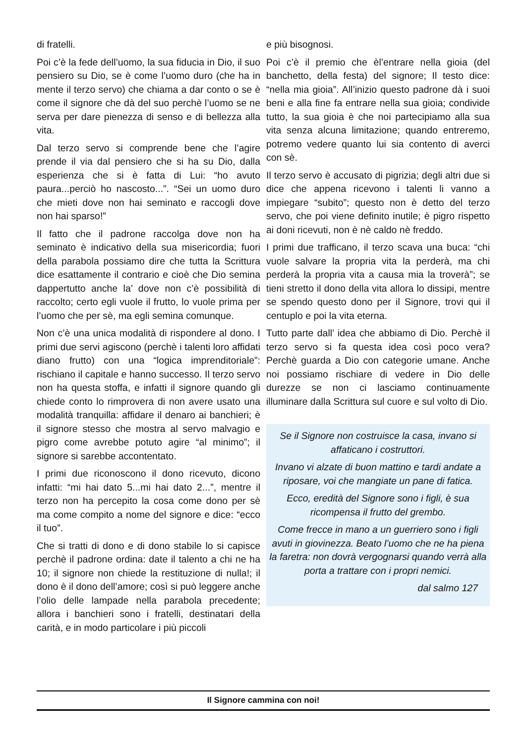di fratelli.
Poi c’è la fede dell’uomo, la sua fiducia in Dio, il suo pensiero su Dio, se è come l’uomo duro (che ha in mente il terzo servo) che chiama a dar conto o se è come il signore che dà del suo perchè l’uomo se ne serva per dare pienezza di senso e di bellezza alla vita.
Dal terzo servo si comprende bene che l’agire prende il via dal pensiero che si ha su Dio, dalla esperienza che si è fatta di Lui: “ho avuto paura...perciò ho nascosto...”. “Sei un uomo duro che mieti dove non hai seminato e raccogli dove non hai sparso!”
Il fatto che il padrone raccolga dove non ha seminato è indicativo della sua misericordia; fuori della parabola possiamo dire che tutta la Scrittura dice esattamente il contrario e cioè che Dio semina dappertutto anche la’ dove non c’è possibilità di raccolto; certo egli vuole il frutto, lo vuole prima per l’uomo che per sè, ma egli semina comunque.
Non c’è una unica modalità di rispondere al dono. I primi due servi agiscono (perchè i talenti loro affidati diano frutto) con una “logica imprenditoriale”: rischiano il capitale e hanno successo. Il terzo servo non ha questa stoffa, e infatti il signore quando gli chiede conto lo rimprovera di non avere usato una modalità tranquilla: affidare il denaro ai banchieri; è il signore stesso che mostra al servo malvagio e pigro come avrebbe potuto agire “al minimo”; il signore si sarebbe accontentato.
I primi due riconoscono il dono ricevuto, dicono infatti: “mi hai dato 5...mi hai dato 2...”, mentre il terzo non ha percepito la cosa come dono per sè ma come compito a nome del signore e dice: “ecco il tuo”.
Che si tratti di dono e di dono stabile lo si capisce perchè il padrone ordina: date il talento a chi ne ha 10; il signore non chiede la restituzione di nulla!; il dono è il dono dell’amore; così si può leggere anche l’olio delle lampade nella parabola precedente; allora i banchieri sono i fratelli, destinatari della carità, e in modo particolare i più piccoli
e più bisognosi.
Poi c’è il premio che èl’entrare nella gioia (del banchetto, della festa) del signore; Il testo dice: “nella mia gioia”. All’inizio questo padrone dà i suoi beni e alla fine fa entrare nella sua gioia; condivide tutto, la sua gioia è che noi partecipiamo alla sua vita senza alcuna limitazione; quando entreremo, potremo vedere quanto lui sia contento di averci con sè.
Il terzo servo è accusato di pigrizia; degli altri due si dice che appena ricevono i talenti li vanno a impiegare “subito”; questo non è detto del terzo servo, che poi viene definito inutile; è pigro rispetto ai doni ricevuti, non è nè caldo nè freddo.
I primi due trafficano, il terzo scava una buca: “chi vuole salvare la propria vita la perderà, ma chi perderà la propria vita a causa mia la troverà”; se tieni stretto il dono della vita allora lo dissipi, mentre se spendo questo dono per il Signore, trovi qui il centuplo e poi la vita eterna.
Tutto parte dall’ idea che abbiamo di Dio. Perchè il terzo servo si fa questa idea così poco vera? Perchè guarda a Dio con categorie umane. Anche noi possiamo rischiare di vedere in Dio delle durezze se non ci lasciamo continuamente illuminare dalla Scrittura sul cuore e sul volto di Dio.
Se il Signore non costruisce la casa, invano si affaticano i costruttori.
Invano vi alzate di buon mattino e tardi andate a riposare, voi che mangiate un pane di fatica.
Ecco, eredità del Signore sono i figli, è sua ricompensa il frutto del grembo.
Come frecce in mano a un guerriero sono i figli avuti in giovinezza. Beato l’uomo che ne ha piena la faretra: non dovrà vergognarsi quando verrà alla porta a trattare con i propri nemici.
dal salmo 127
Il Signore cammina con noi!